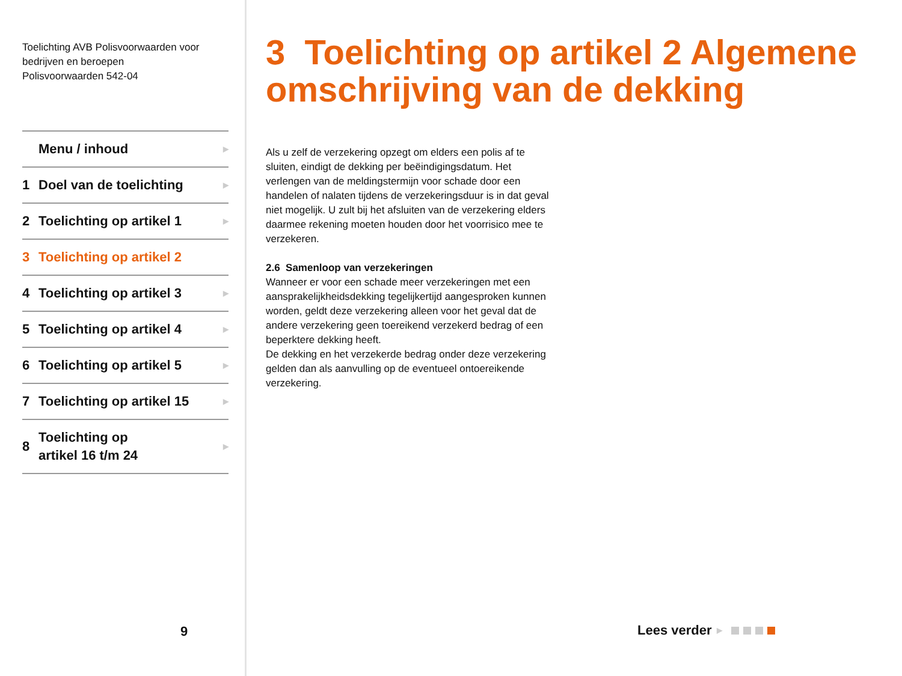Toelichting AVB Polisvoorwaarden voor bedrijven en beroepen
Polisvoorwaarden 542-04
Menu / inhoud ▶
1 Doel van de toelichting ▶
2 Toelichting op artikel 1 ▶
3 Toelichting op artikel 2
4 Toelichting op artikel 3 ▶
5 Toelichting op artikel 4 ▶
6 Toelichting op artikel 5 ▶
7 Toelichting op artikel 15 ▶
8 Toelichting op
artikel 16 t/m 24 ▶
9
3 Toelichting op artikel 2 Algemene omschrijving van de dekking
Als u zelf de verzekering opzegt om elders een polis af te sluiten, eindigt de dekking per beëindigingsdatum. Het verlengen van de meldingstermijn voor schade door een handelen of nalaten tijdens de verzekeringsduur is in dat geval niet mogelijk. U zult bij het afsluiten van de verzekering elders daarmee rekening moeten houden door het voorrisico mee te verzekeren.
2.6 Samenloop van verzekeringen
Wanneer er voor een schade meer verzekeringen met een aansprakelijkheidsdekking tegelijkertijd aangesproken kunnen worden, geldt deze verzekering alleen voor het geval dat de andere verzekering geen toereikend verzekerd bedrag of een beperktere dekking heeft.
De dekking en het verzekerde bedrag onder deze verzekering gelden dan als aanvulling op de eventueel ontoereikende verzekering.
Lees verder ▶